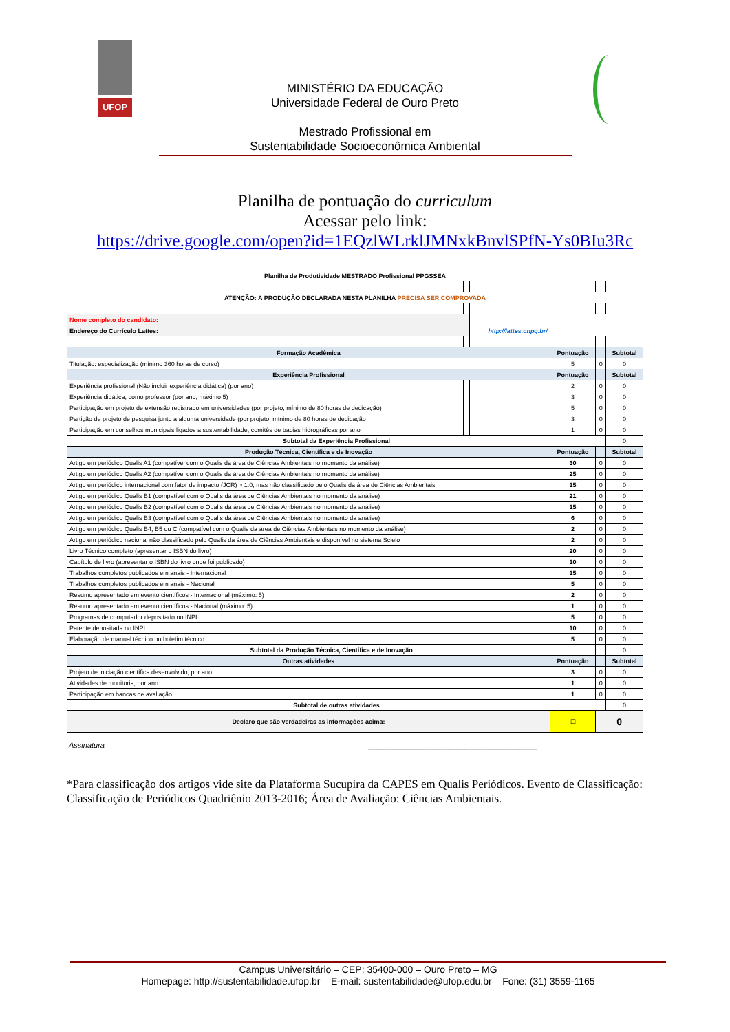UFOP
MINISTÉRIO DA EDUCAÇÃO
Universidade Federal de Ouro Preto
Mestrado Profissional em
Sustentabilidade Socioeconômica Ambiental
Planilha de pontuação do curriculum
Acessar pelo link:
https://drive.google.com/open?id=1EQzlWLrklJMNxkBnvlSPfN-Ys0BIu3Rc
| Planilha de Produtividade MESTRADO Profissional PPGSSEA | | | | | |
| ATENÇÃO: A PRODUÇÃO DECLARADA NESTA PLANILHA PRECISA SER COMPROVADA | | | | | |
| Nome completo do candidato: | | | | | |
| Endereço do Currículo Lattes: | | http://lattes.cnpq.br/ | | | |
| Formação Acadêmica | | | Pontuação | | Subtotal |
| Titulação: especialização (mínimo 360 horas de curso) | | | 5 | 0 | 0 |
| Experiência Profissional | | | Pontuação | | Subtotal |
| Experiência profissional (Não incluir experiência didática) (por ano) | | | 2 | 0 | 0 |
| Experiência didática, como professor (por ano, máximo 5) | | | 3 | 0 | 0 |
| Participação em projeto de extensão registrado em universidades (por projeto, mínimo de 80 horas de dedicação) | | | 5 | 0 | 0 |
| Partição de projeto de pesquisa junto a alguma universidade (por projeto, mínimo de 80 horas de dedicação | | | 3 | 0 | 0 |
| Participação em conselhos municipais ligados a sustentabilidade, comitês de bacias hidrográficas por ano | | | 1 | 0 | 0 |
| Subtotal da Experiência Profissional | | | | | 0 |
| Produção Técnica, Científica e de Inovação | | | Pontuação | | Subtotal |
| Artigo em periódico Qualis A1 (compatível com o Qualis da área de Ciências Ambientais no momento da análise) | | | 30 | 0 | 0 |
| Artigo em periódico Qualis A2 (compatível com o Qualis da área de Ciências Ambientais no momento da análise) | | | 25 | 0 | 0 |
| Artigo em periódico internacional com fator de impacto (JCR) > 1.0, mas não classificado pelo Qualis da área de Ciências Ambientais | | | 15 | 0 | 0 |
| Artigo em periódico Qualis B1 (compatível com o Qualis da área de Ciências Ambientais no momento da análise) | | | 21 | 0 | 0 |
| Artigo em periódico Qualis B2 (compatível com o Qualis da área de Ciências Ambientais no momento da análise) | | | 15 | 0 | 0 |
| Artigo em periódico Qualis B3 (compatível com o Qualis da área de Ciências Ambientais no momento da análise) | | | 6 | 0 | 0 |
| Artigo em periódico Qualis B4, B5 ou C (compatível com o Qualis da área de Ciências Ambientais no momento da análise) | | | 2 | 0 | 0 |
| Artigo em periódico nacional não classificado pelo Qualis da área de Ciências Ambientais e disponível no sistema Scielo | | | 2 | 0 | 0 |
| Livro Técnico completo (apresentar o ISBN do livro) | | | 20 | 0 | 0 |
| Capítulo de livro (apresentar o ISBN do livro onde foi publicado) | | | 10 | 0 | 0 |
| Trabalhos completos publicados em anais - Internacional | | | 15 | 0 | 0 |
| Trabalhos completos publicados em anais - Nacional | | | 5 | 0 | 0 |
| Resumo apresentado em evento científicos - Internacional (máximo: 5) | | | 2 | 0 | 0 |
| Resumo apresentado em evento científicos - Nacional (máximo: 5) | | | 1 | 0 | 0 |
| Programas de computador depositado no INPI | | | 5 | 0 | 0 |
| Patente depositada no INPI | | | 10 | 0 | 0 |
| Elaboração de manual técnico ou boletim técnico | | | 5 | 0 | 0 |
| Subtotal da Produção Técnica, Científica e de Inovação | | | | | 0 |
| Outras atividades | | | Pontuação | | Subtotal |
| Projeto de iniciação científica desenvolvido, por ano | | | 3 | 0 | 0 |
| Atividades de monitoria, por ano | | | 1 | 0 | 0 |
| Participação em bancas de avaliação | | | 1 | 0 | 0 |
| Subtotal de outras atividades | | | | | 0 |
| Declaro que são verdadeiras as informações acima: | | | ☐ | 0 | |
Assinatura ________________________________________
*Para classificação dos artigos vide site da Plataforma Sucupira da CAPES em Qualis Periódicos. Evento de Classificação: Classificação de Periódicos Quadriênio 2013-2016; Área de Avaliação: Ciências Ambientais.
Campus Universitário – CEP: 35400-000 – Ouro Preto – MG
Homepage: http://sustentabilidade.ufop.br – E-mail: sustentabilidade@ufop.edu.br – Fone: (31) 3559-1165